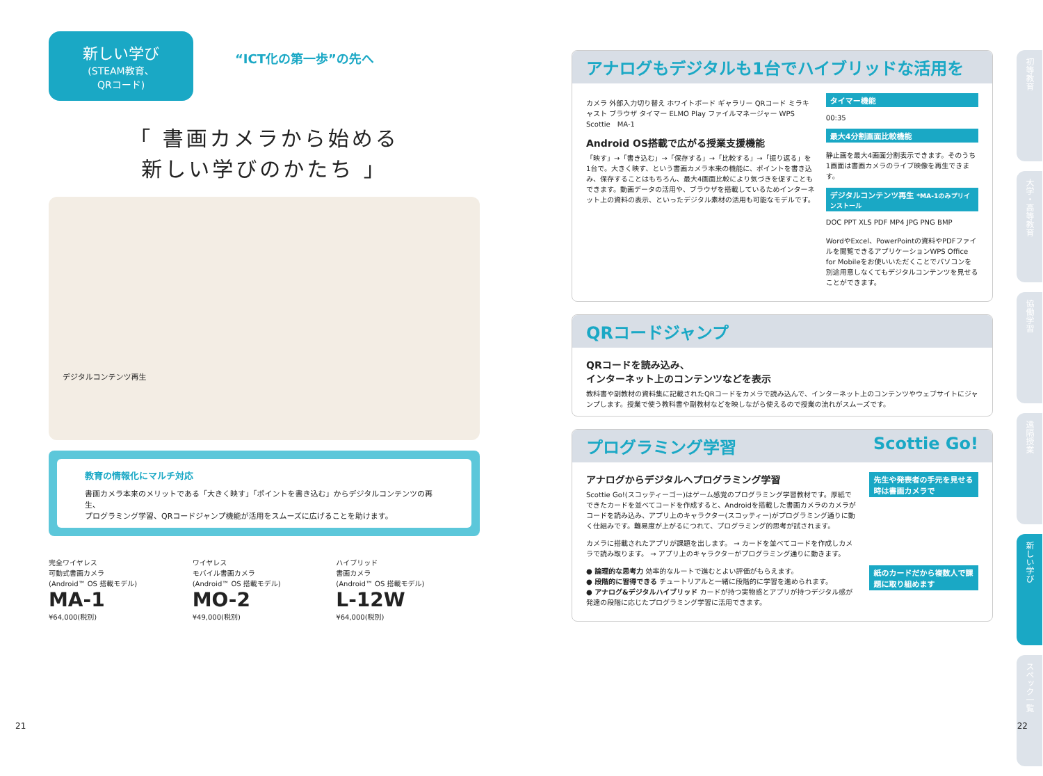新しい学び (STEAM教育、
QRコード)
“ICT化の第一歩”の先へ
「 書画カメラから始める
新しい学びのかたち 」
デジタルコンテンツ再生
教育の情報化にマルチ対応
書画カメラ本来のメリットである「大きく映す」「ポイントを書き込む」からデジタルコンテンツの再生、
プログラミング学習、QRコードジャンプ機能が活用をスムーズに広げることを助けます。
完全ワイヤレス
可動式書画カメラ
(Android™ OS 搭載モデル)
MA-1
¥64,000(税別)
ワイヤレス
モバイル書画カメラ
(Android™ OS 搭載モデル)
MO-2
¥49,000(税別)
ハイブリッド
書画カメラ
(Android™ OS 搭載モデル)
L-12W
¥64,000(税別)
アナログもデジタルも1台でハイブリッドな活用を
カメラ 外部入力切り替え ホワイトボード ギャラリー QRコード ミラキャスト ブラウザ タイマー ELMO Play ファイルマネージャー WPS Scottie　MA-1
Android OS搭載で広がる授業支援機能
「映す」→「書き込む」→「保存する」→「比較する」→「振り返る」を1台で。大きく映す、という書画カメラ本来の機能に、ポイントを書き込み、保存することはもちろん、最大4画面比較により気づきを促すこともできます。動画データの活用や、ブラウザを搭載しているためインターネット上の資料の表示、といったデジタル素材の活用も可能なモデルです。
タイマー機能
00:35
最大4分割画面比較機能
静止画を最大4画面分割表示できます。そのうち1画面は書画カメラのライブ映像を再生できます。
デジタルコンテンツ再生 *MA-1のみプリインストール
DOC PPT XLS PDF MP4 JPG PNG BMP
WordやExcel、PowerPointの資料やPDFファイルを閲覧できるアプリケーションWPS Office for Mobileをお使いいただくことでパソコンを別途用意しなくてもデジタルコンテンツを見せることができます。
QRコードジャンプ
QRコードを読み込み、
インターネット上のコンテンツなどを表示
教科書や副教材の資料集に記載されたQRコードをカメラで読み込んで、インターネット上のコンテンツやウェブサイトにジャンプします。授業で使う教科書や副教材などを映しながら使えるので授業の流れがスムーズです。
プログラミング学習 Scottie Go!
アナログからデジタルへプログラミング学習
Scottie Go!(スコッティーゴー)はゲーム感覚のプログラミング学習教材です。厚紙でできたカードを並べてコードを作成すると、Androidを搭載した書画カメラのカメラがコードを読み込み、アプリ上のキャラクター(スコッティー)がプログラミング通りに動く仕組みです。難易度が上がるにつれて、プログラミング的思考が試されます。
カメラに搭載されたアプリが課題を出します。 → カードを並べてコードを作成しカメラで読み取ります。 → アプリ上のキャラクターがプログラミング通りに動きます。
● 論理的な思考力 効率的なルートで進むとよい評価がもらえます。
● 段階的に習得できる チュートリアルと一緒に段階的に学習を進められます。
● アナログ&デジタルハイブリッド カードが持つ実物感とアプリが持つデジタル感が発達の段階に応じたプログラミング学習に活用できます。
先生や発表者の手元を見せる時は書画カメラで
紙のカードだから複数人で課題に取り組めます
初等教育
大学・高等教育
協働学習
遠隔授業
新しい学び
スペック一覧
21 22